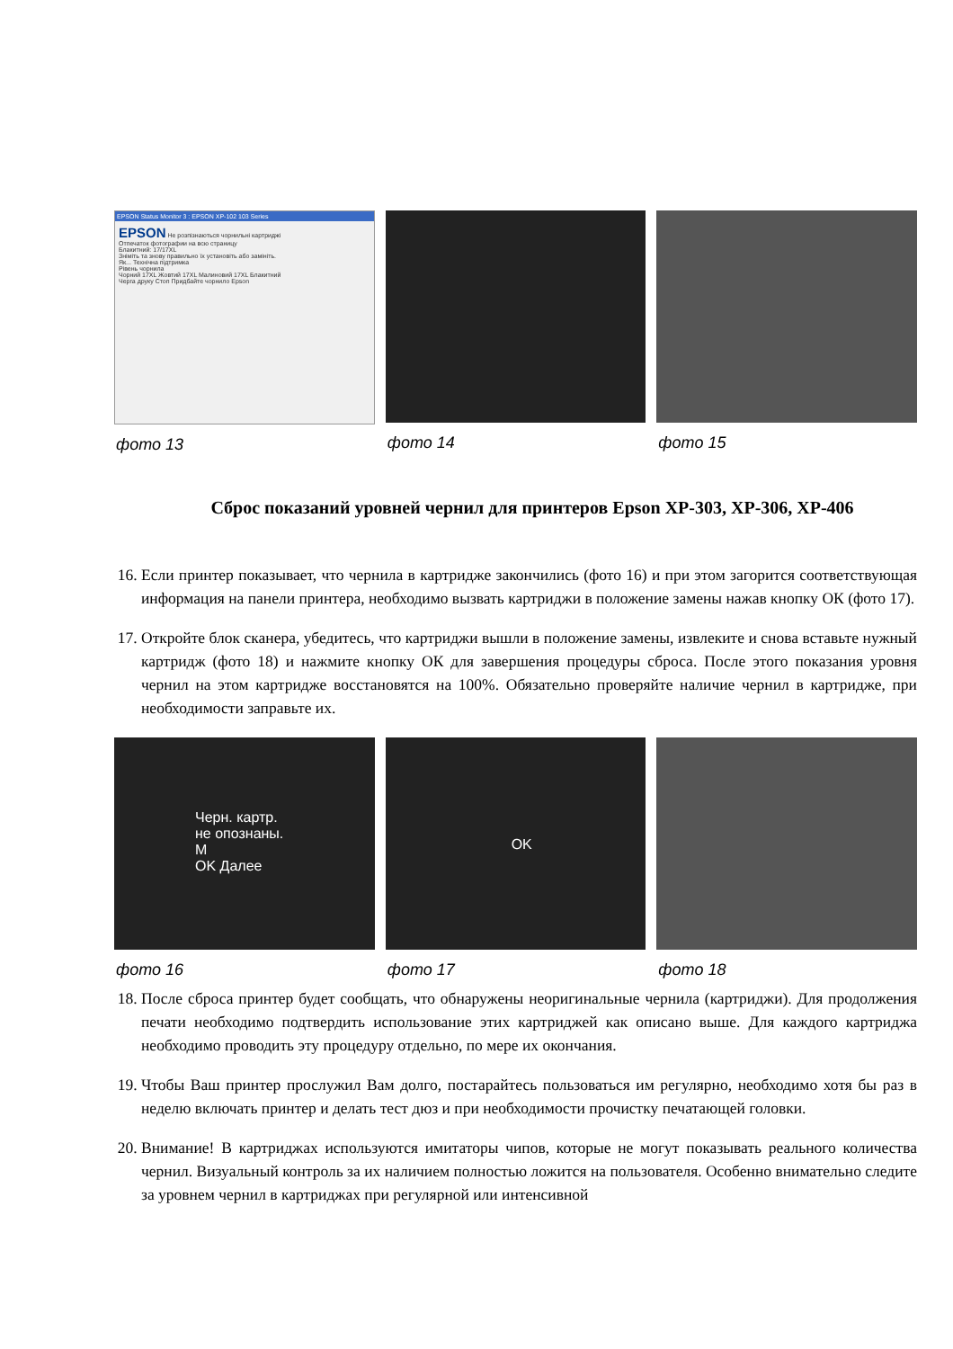EPSON Status Monitor 3 : EPSON XP-102 103 Series
EPSON Не розпізнаються чорнильні картриджі
Отпечаток фотографии на всю страницу
Блакитний: 17/17XL
Зніміть та знову правильно їх установіть або замініть.
Як... Технічна підтримка
Рівень чорнила
Чорний 17XL Жовтий 17XL Малиновий 17XL Блакитний
Черга друку Стоп Придбайте чорнило Epson
фото 13
фото 14 фото 15
Сброс показаний уровней чернил для принтеров Epson XP-303, XP-306, XP-406
16. Если принтер показывает, что чернила в картридже закончились (фото 16) и при этом загорится соответствующая информация на панели принтера, необходимо вызвать картриджи в положение замены нажав кнопку ОК (фото 17).
17. Откройте блок сканера, убедитесь, что картриджи вышли в положение замены, извлеките и снова вставьте нужный картридж (фото 18) и нажмите кнопку ОК для завершения процедуры сброса. После этого показания уровня чернил на этом картридже восстановятся на 100%. Обязательно проверяйте наличие чернил в картридже, при необходимости заправьте их.
Черн. картр.
не опознаны.
M
OK Далее
фото 16
OK
фото 17
фото 18
18. После сброса принтер будет сообщать, что обнаружены неоригинальные чернила (картриджи). Для продолжения печати необходимо подтвердить использование этих картриджей как описано выше. Для каждого картриджа необходимо проводить эту процедуру отдельно, по мере их окончания.
19. Чтобы Ваш принтер прослужил Вам долго, постарайтесь пользоваться им регулярно, необходимо хотя бы раз в неделю включать принтер и делать тест дюз и при необходимости прочистку печатающей головки.
20. Внимание! В картриджах используются имитаторы чипов, которые не могут показывать реального количества чернил. Визуальный контроль за их наличием полностью ложится на пользователя. Особенно внимательно следите за уровнем чернил в картриджах при регулярной или интенсивной